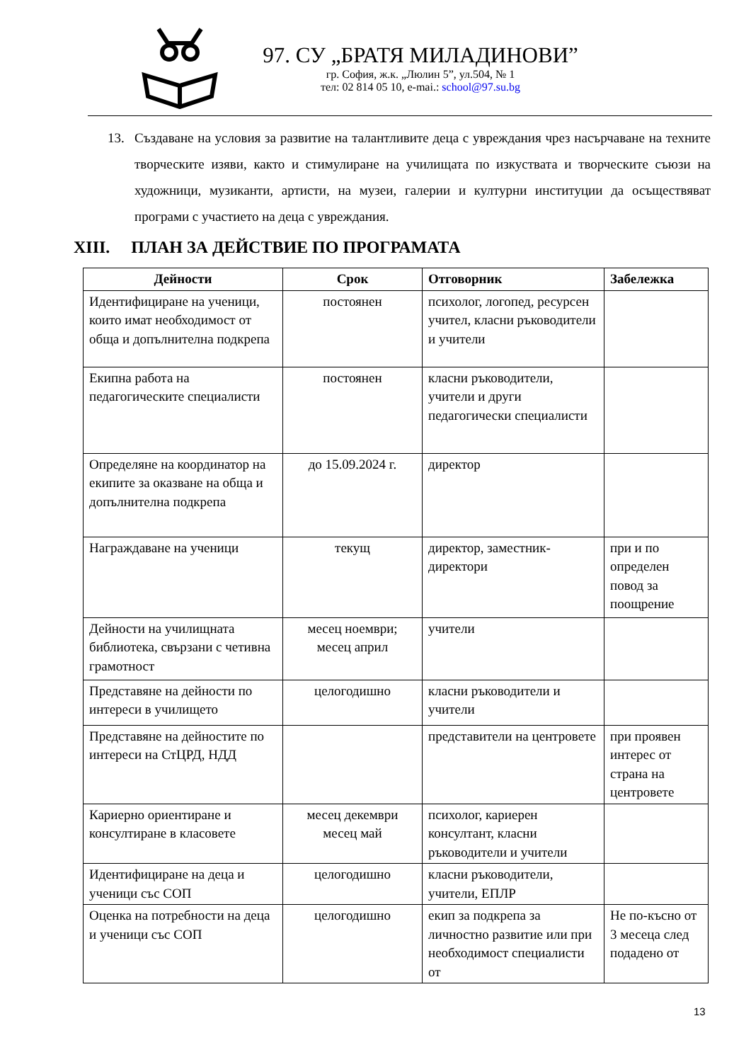97. СУ „БРАТЯ МИЛАДИНОВИ”
гр. София, ж.к. „Люлин 5”, ул.504, № 1
тел: 02 814 05 10, e-mai.: school@97.su.bg
13. Създаване на условия за развитие на талантливите деца с увреждания чрез насърчаване на техните творческите изяви, както и стимулиране на училищата по изкуствата и творческите съюзи на художници, музиканти, артисти, на музеи, галерии и културни институции да осъществяват програми с участието на деца с увреждания.
XIII. ПЛАН ЗА ДЕЙСТВИЕ ПО ПРОГРАМАТА
| Дейности | Срок | Отговорник | Забележка |
| --- | --- | --- | --- |
| Идентифициране на ученици, които имат необходимост от обща и допълнителна подкрепа | постоянен | психолог, логопед, ресурсен учител, класни ръководители и учители | |
| Екипна работа на педагогическите специалисти | постоянен | класни ръководители, учители и други педагогически специалисти | |
| Определяне на координатор на екипите за оказване на обща и допълнителна подкрепа | до 15.09.2024 г. | директор | |
| Награждаване на ученици | текущ | директор, заместник-директори | при и по определен повод за поощрение |
| Дейности на училищната библиотека, свързани с четивна грамотност | месец ноември; месец април | учители | |
| Представяне на дейности по интереси в училището | целогодишно | класни ръководители и учители | |
| Представяне на дейностите по интереси на СтЦРД, НДД | | представители на центровете | при проявен интерес от страна на центровете |
| Кариерно ориентиране и консултиране в класовете | месец декември месец май | психолог, кариерен консултант, класни ръководители и учители | |
| Идентифициране на деца и ученици със СОП | целогодишно | класни ръководители, учители, ЕПЛР | |
| Оценка на потребности на деца и ученици със СОП | целогодишно | екип за подкрепа за личностно развитие или при необходимост специалисти от | Не по-късно от 3 месеца след подадено от |
13